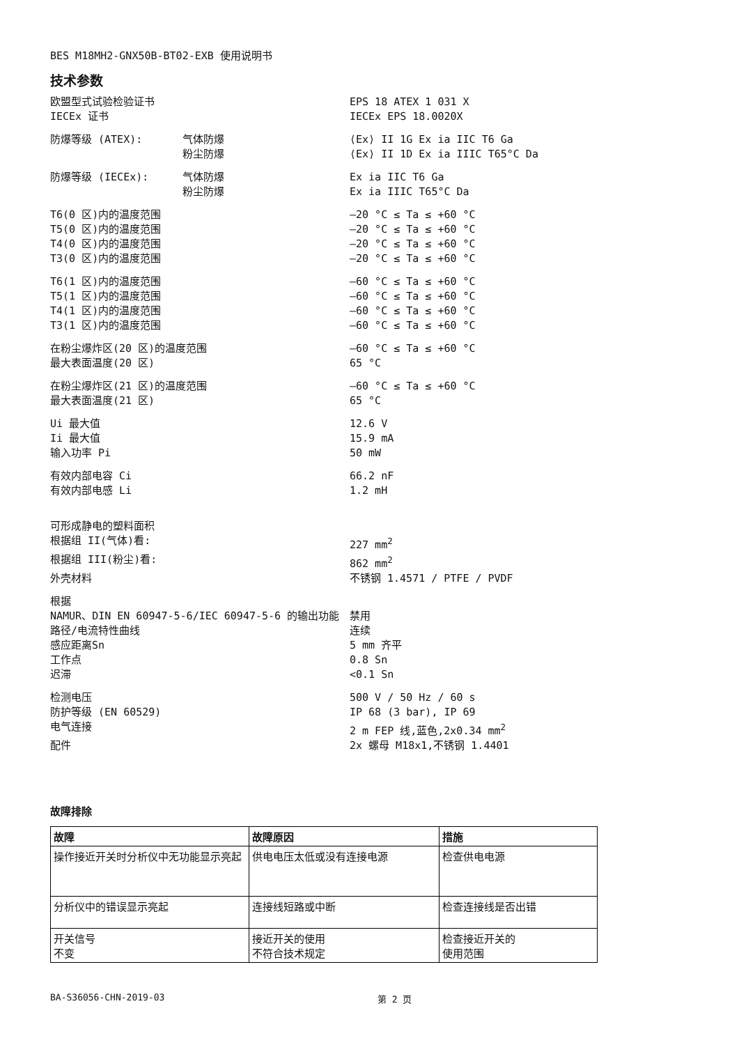BES M18MH2-GNX50B-BT02-EXB 使用说明书
技术参数
| 欧盟型式试验检验证书 | | EPS 18 ATEX 1 031 X |
| IECEx 证书 | | IECEx EPS 18.0020X |
| 防爆等级 (ATEX): | 气体防爆 | ⟨Ex⟩ II 1G Ex ia IIC T6 Ga |
| | 粉尘防爆 | ⟨Ex⟩ II 1D Ex ia IIIC T65°C Da |
| 防爆等级 (IECEx): | 气体防爆 | Ex ia IIC T6 Ga |
| | 粉尘防爆 | Ex ia IIIC T65°C Da |
| T6(0 区)内的温度范围 | | –20 °C ≤ Ta ≤ +60 °C |
| T5(0 区)内的温度范围 | | –20 °C ≤ Ta ≤ +60 °C |
| T4(0 区)内的温度范围 | | –20 °C ≤ Ta ≤ +60 °C |
| T3(0 区)内的温度范围 | | –20 °C ≤ Ta ≤ +60 °C |
| T6(1 区)内的温度范围 | | –60 °C ≤ Ta ≤ +60 °C |
| T5(1 区)内的温度范围 | | –60 °C ≤ Ta ≤ +60 °C |
| T4(1 区)内的温度范围 | | –60 °C ≤ Ta ≤ +60 °C |
| T3(1 区)内的温度范围 | | –60 °C ≤ Ta ≤ +60 °C |
| 在粉尘爆炸区(20 区)的温度范围 | | –60 °C ≤ Ta ≤ +60 °C |
| 最大表面温度(20 区) | | 65 °C |
| 在粉尘爆炸区(21 区)的温度范围 | | –60 °C ≤ Ta ≤ +60 °C |
| 最大表面温度(21 区) | | 65 °C |
| Ui 最大值 | | 12.6 V |
| Ii 最大值 | | 15.9 mA |
| 输入功率 Pi | | 50 mW |
| 有效内部电容 Ci | | 66.2 nF |
| 有效内部电感 Li | | 1.2 mH |
| 可形成静电的塑料面积 | | |
| 根据组 II(气体)看: | | 227 mm<sup>2</sup> |
| 根据组 III(粉尘)看: | | 862 mm<sup>2</sup> |
| 外壳材料 | | 不锈钢 1.4571 / PTFE / PVDF |
| 根据 | | |
| NAMUR、DIN EN 60947-5-6/IEC 60947-5-6 的输出功能 | | 禁用 |
| 路径/电流特性曲线 | | 连续 |
| 感应距离Sn | | 5 mm 齐平 |
| 工作点 | | 0.8 Sn |
| 迟滞 | | <0.1 Sn |
| 检测电压 | | 500 V / 50 Hz / 60 s |
| 防护等级 (EN 60529) | | IP 68 (3 bar), IP 69 |
| 电气连接 | | 2 m FEP 线,蓝色,2x0.34 mm<sup>2</sup> |
| 配件 | | 2x 螺母 M18x1,不锈钢 1.4401 |
故障排除
| 故障 | 故障原因 | 措施 |
| --- | --- | --- |
| 操作接近开关时分析仪中无功能显示亮起 | 供电电压太低或没有连接电源 | 检查供电电源 |
| 分析仪中的错误显示亮起 | 连接线短路或中断 | 检查连接线是否出错 |
| 开关信号 不变 | 接近开关的使用 不符合技术规定 | 检查接近开关的 使用范围 |
BA-S36056-CHN-2019-03 第 2 页